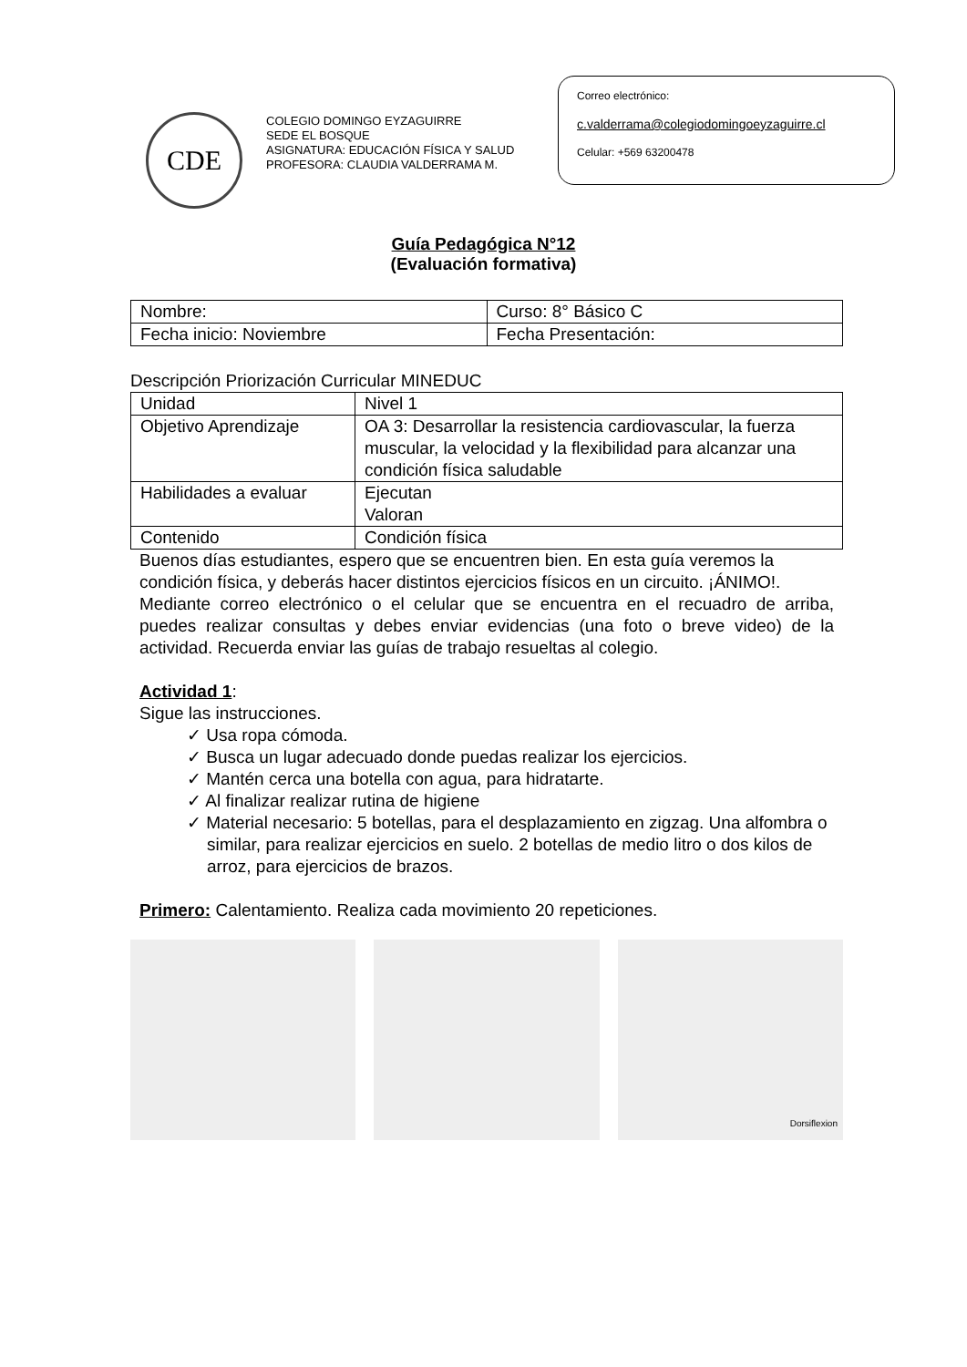CDE
COLEGIO DOMINGO EYZAGUIRRE
SEDE EL BOSQUE
ASIGNATURA: EDUCACIÓN FÍSICA Y SALUD
PROFESORA: CLAUDIA VALDERRAMA M.
Correo electrónico:
c.valderrama@colegiodomingoeyzaguirre.cl
Celular: +569 63200478
Guía Pedagógica N°12
(Evaluación formativa)
| Nombre: | Curso: 8° Básico C |
| Fecha inicio: Noviembre | Fecha Presentación: |
Descripción Priorización Curricular MINEDUC
| Unidad | Nivel 1 |
| Objetivo Aprendizaje | OA 3: Desarrollar la resistencia cardiovascular, la fuerza muscular, la velocidad y la flexibilidad para alcanzar una condición física saludable |
| Habilidades a evaluar | Ejecutan Valoran |
| Contenido | Condición física |
Buenos días estudiantes, espero que se encuentren bien. En esta guía veremos la condición física, y deberás hacer distintos ejercicios físicos en un circuito. ¡ÁNIMO!.
Mediante correo electrónico o el celular que se encuentra en el recuadro de arriba, puedes realizar consultas y debes enviar evidencias (una foto o breve video) de la actividad. Recuerda enviar las guías de trabajo resueltas al colegio.
Actividad 1:
Sigue las instrucciones.
✓ Usa ropa cómoda.
✓ Busca un lugar adecuado donde puedas realizar los ejercicios.
✓ Mantén cerca una botella con agua, para hidratarte.
✓ Al finalizar realizar rutina de higiene
✓ Material necesario: 5 botellas, para el desplazamiento en zigzag. Una alfombra o similar, para realizar ejercicios en suelo. 2 botellas de medio litro o dos kilos de arroz, para ejercicios de brazos.
Primero: Calentamiento. Realiza cada movimiento 20 repeticiones.
Dorsiflexion